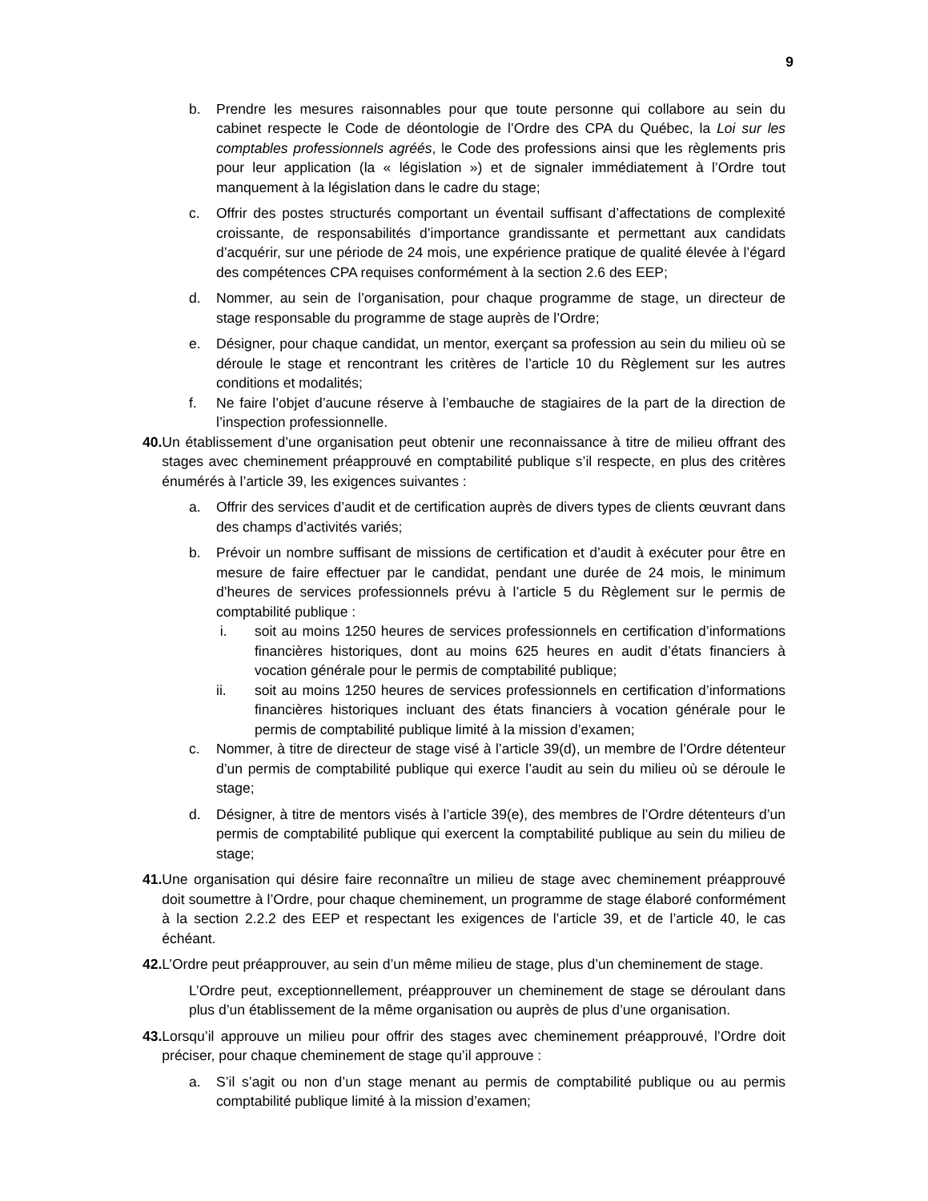9
b. Prendre les mesures raisonnables pour que toute personne qui collabore au sein du cabinet respecte le Code de déontologie de l’Ordre des CPA du Québec, la Loi sur les comptables professionnels agréés, le Code des professions ainsi que les règlements pris pour leur application (la « législation ») et de signaler immédiatement à l’Ordre tout manquement à la législation dans le cadre du stage;
c. Offrir des postes structurés comportant un éventail suffisant d’affectations de complexité croissante, de responsabilités d’importance grandissante et permettant aux candidats d’acquérir, sur une période de 24 mois, une expérience pratique de qualité élevée à l’égard des compétences CPA requises conformément à la section 2.6 des EEP;
d. Nommer, au sein de l’organisation, pour chaque programme de stage, un directeur de stage responsable du programme de stage auprès de l’Ordre;
e. Désigner, pour chaque candidat, un mentor, exerçant sa profession au sein du milieu où se déroule le stage et rencontrant les critères de l’article 10 du Règlement sur les autres conditions et modalités;
f. Ne faire l’objet d’aucune réserve à l’embauche de stagiaires de la part de la direction de l’inspection professionnelle.
40. Un établissement d’une organisation peut obtenir une reconnaissance à titre de milieu offrant des stages avec cheminement préapprouvé en comptabilité publique s’il respecte, en plus des critères énumérés à l’article 39, les exigences suivantes :
a. Offrir des services d’audit et de certification auprès de divers types de clients œuvrant dans des champs d’activités variés;
b. Prévoir un nombre suffisant de missions de certification et d’audit à exécuter pour être en mesure de faire effectuer par le candidat, pendant une durée de 24 mois, le minimum d’heures de services professionnels prévu à l’article 5 du Règlement sur le permis de comptabilité publique :
i. soit au moins 1250 heures de services professionnels en certification d’informations financières historiques, dont au moins 625 heures en audit d’états financiers à vocation générale pour le permis de comptabilité publique;
ii. soit au moins 1250 heures de services professionnels en certification d’informations financières historiques incluant des états financiers à vocation générale pour le permis de comptabilité publique limité à la mission d’examen;
c. Nommer, à titre de directeur de stage visé à l’article 39(d), un membre de l’Ordre détenteur d’un permis de comptabilité publique qui exerce l’audit au sein du milieu où se déroule le stage;
d. Désigner, à titre de mentors visés à l’article 39(e), des membres de l’Ordre détenteurs d’un permis de comptabilité publique qui exercent la comptabilité publique au sein du milieu de stage;
41. Une organisation qui désire faire reconnaître un milieu de stage avec cheminement préapprouvé doit soumettre à l’Ordre, pour chaque cheminement, un programme de stage élaboré conformément à la section 2.2.2 des EEP et respectant les exigences de l’article 39, et de l’article 40, le cas échéant.
42. L’Ordre peut préapprouver, au sein d’un même milieu de stage, plus d’un cheminement de stage.
L’Ordre peut, exceptionnellement, préapprouver un cheminement de stage se déroulant dans plus d’un établissement de la même organisation ou auprès de plus d’une organisation.
43. Lorsqu’il approuve un milieu pour offrir des stages avec cheminement préapprouvé, l’Ordre doit préciser, pour chaque cheminement de stage qu’il approuve :
a. S’il s’agit ou non d’un stage menant au permis de comptabilité publique ou au permis comptabilité publique limité à la mission d’examen;